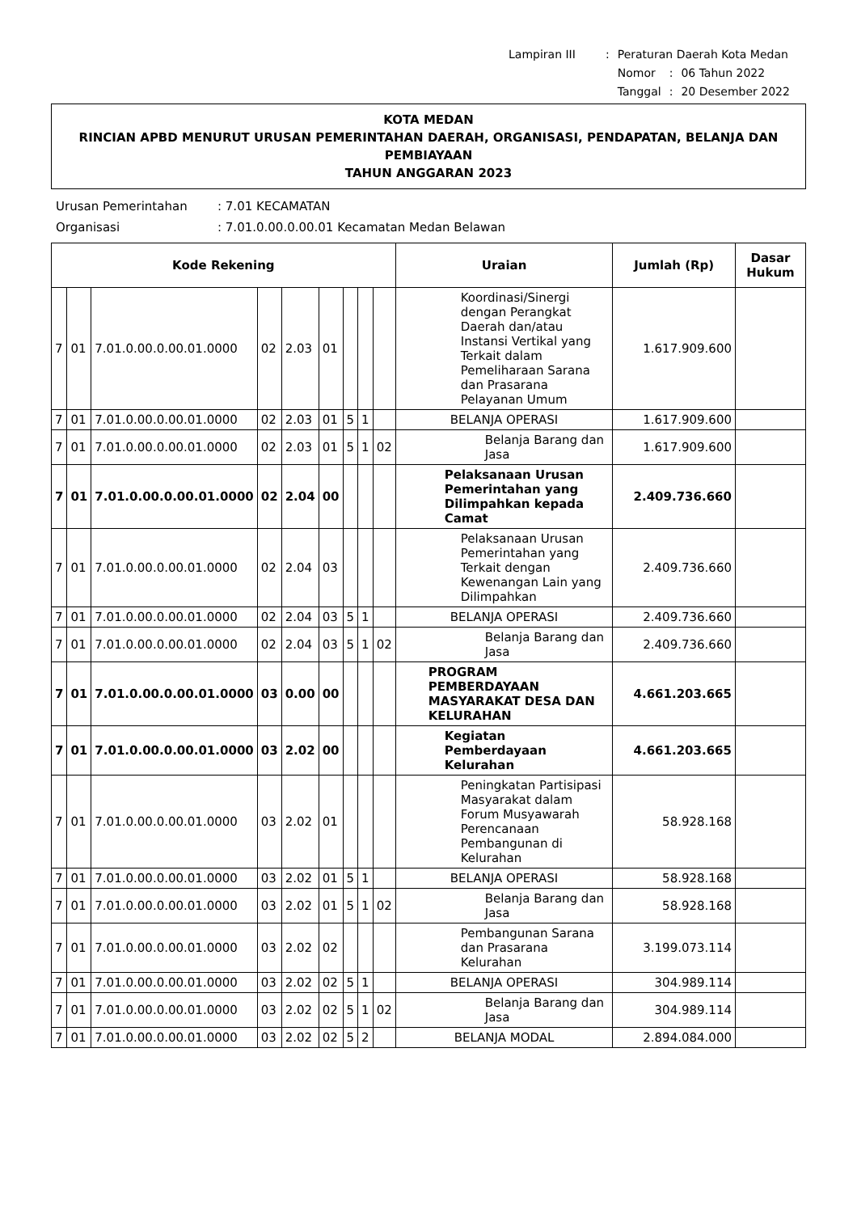| Lampiran III | : | Peraturan Daerah Kota Medan | | |
| | | Nomor | : | 06 Tahun 2022 |
| | | Tanggal | : | 20 Desember 2022 |
KOTA MEDAN
RINCIAN APBD MENURUT URUSAN PEMERINTAHAN DAERAH, ORGANISASI, PENDAPATAN, BELANJA DAN PEMBIAYAAN
TAHUN ANGGARAN 2023
Urusan Pemerintahan: 7.01 KECAMATAN
Organisasi: 7.01.0.00.0.00.01 Kecamatan Medan Belawan
| Kode Rekening | | | | | | | | | Uraian | Jumlah (Rp) | Dasar Hukum |
| --- | --- | --- | --- | --- | --- | --- | --- | --- | --- | --- | --- |
| 7 | 01 | 7.01.0.00.0.00.01.0000 | 02 | 2.03 | 01 | | | | Koordinasi/Sinergi dengan Perangkat Daerah dan/atau Instansi Vertikal yang Terkait dalam Pemeliharaan Sarana dan Prasarana Pelayanan Umum | 1.617.909.600 | |
| 7 | 01 | 7.01.0.00.0.00.01.0000 | 02 | 2.03 | 01 | 5 | 1 | | BELANJA OPERASI | 1.617.909.600 | |
| 7 | 01 | 7.01.0.00.0.00.01.0000 | 02 | 2.03 | 01 | 5 | 1 | 02 | Belanja Barang dan Jasa | 1.617.909.600 | |
| 7 | 01 | 7.01.0.00.0.00.01.0000 | 02 | 2.04 | 00 | | | | Pelaksanaan Urusan Pemerintahan yang Dilimpahkan kepada Camat | 2.409.736.660 | |
| 7 | 01 | 7.01.0.00.0.00.01.0000 | 02 | 2.04 | 03 | | | | Pelaksanaan Urusan Pemerintahan yang Terkait dengan Kewenangan Lain yang Dilimpahkan | 2.409.736.660 | |
| 7 | 01 | 7.01.0.00.0.00.01.0000 | 02 | 2.04 | 03 | 5 | 1 | | BELANJA OPERASI | 2.409.736.660 | |
| 7 | 01 | 7.01.0.00.0.00.01.0000 | 02 | 2.04 | 03 | 5 | 1 | 02 | Belanja Barang dan Jasa | 2.409.736.660 | |
| 7 | 01 | 7.01.0.00.0.00.01.0000 | 03 | 0.00 | 00 | | | | PROGRAM PEMBERDAYAAN MASYARAKAT DESA DAN KELURAHAN | 4.661.203.665 | |
| 7 | 01 | 7.01.0.00.0.00.01.0000 | 03 | 2.02 | 00 | | | | Kegiatan Pemberdayaan Kelurahan | 4.661.203.665 | |
| 7 | 01 | 7.01.0.00.0.00.01.0000 | 03 | 2.02 | 01 | | | | Peningkatan Partisipasi Masyarakat dalam Forum Musyawarah Perencanaan Pembangunan di Kelurahan | 58.928.168 | |
| 7 | 01 | 7.01.0.00.0.00.01.0000 | 03 | 2.02 | 01 | 5 | 1 | | BELANJA OPERASI | 58.928.168 | |
| 7 | 01 | 7.01.0.00.0.00.01.0000 | 03 | 2.02 | 01 | 5 | 1 | 02 | Belanja Barang dan Jasa | 58.928.168 | |
| 7 | 01 | 7.01.0.00.0.00.01.0000 | 03 | 2.02 | 02 | | | | Pembangunan Sarana dan Prasarana Kelurahan | 3.199.073.114 | |
| 7 | 01 | 7.01.0.00.0.00.01.0000 | 03 | 2.02 | 02 | 5 | 1 | | BELANJA OPERASI | 304.989.114 | |
| 7 | 01 | 7.01.0.00.0.00.01.0000 | 03 | 2.02 | 02 | 5 | 1 | 02 | Belanja Barang dan Jasa | 304.989.114 | |
| 7 | 01 | 7.01.0.00.0.00.01.0000 | 03 | 2.02 | 02 | 5 | 2 | | BELANJA MODAL | 2.894.084.000 | |